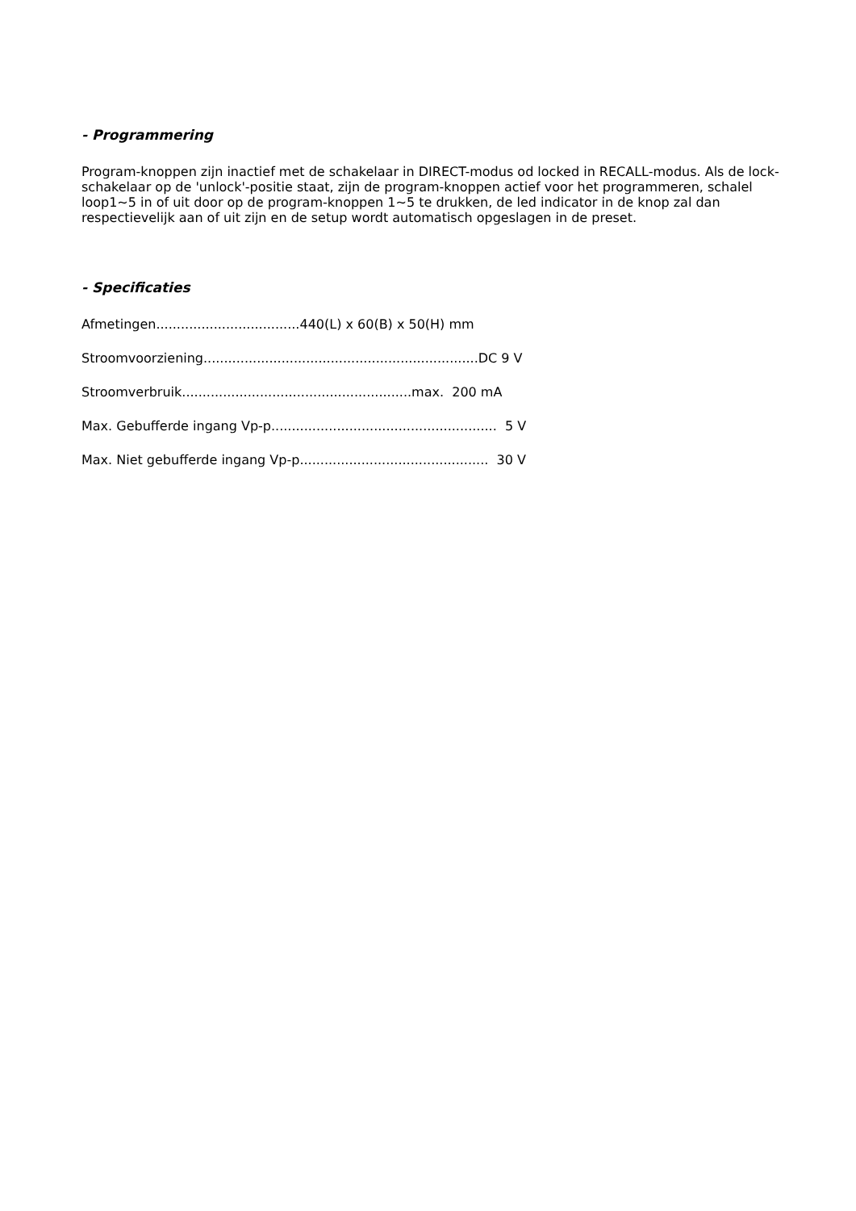- Programmering
Program-knoppen zijn inactief met de schakelaar in DIRECT-modus od locked in RECALL-modus. Als de lock-schakelaar op de 'unlock'-positie staat, zijn de program-knoppen actief voor het programmeren, schalel loop1~5 in of uit door op de program-knoppen 1~5 te drukken, de led indicator in de knop zal dan respectievelijk aan of uit zijn en de setup wordt automatisch opgeslagen in de preset.
- Specificaties
Afmetingen...................................440(L) x 60(B) x 50(H) mm
Stroomvoorziening...................................................................DC 9 V
Stroomverbruik........................................................max. 200 mA
Max. Gebufferde ingang Vp-p....................................................... 5 V
Max. Niet gebufferde ingang Vp-p.............................................. 30 V